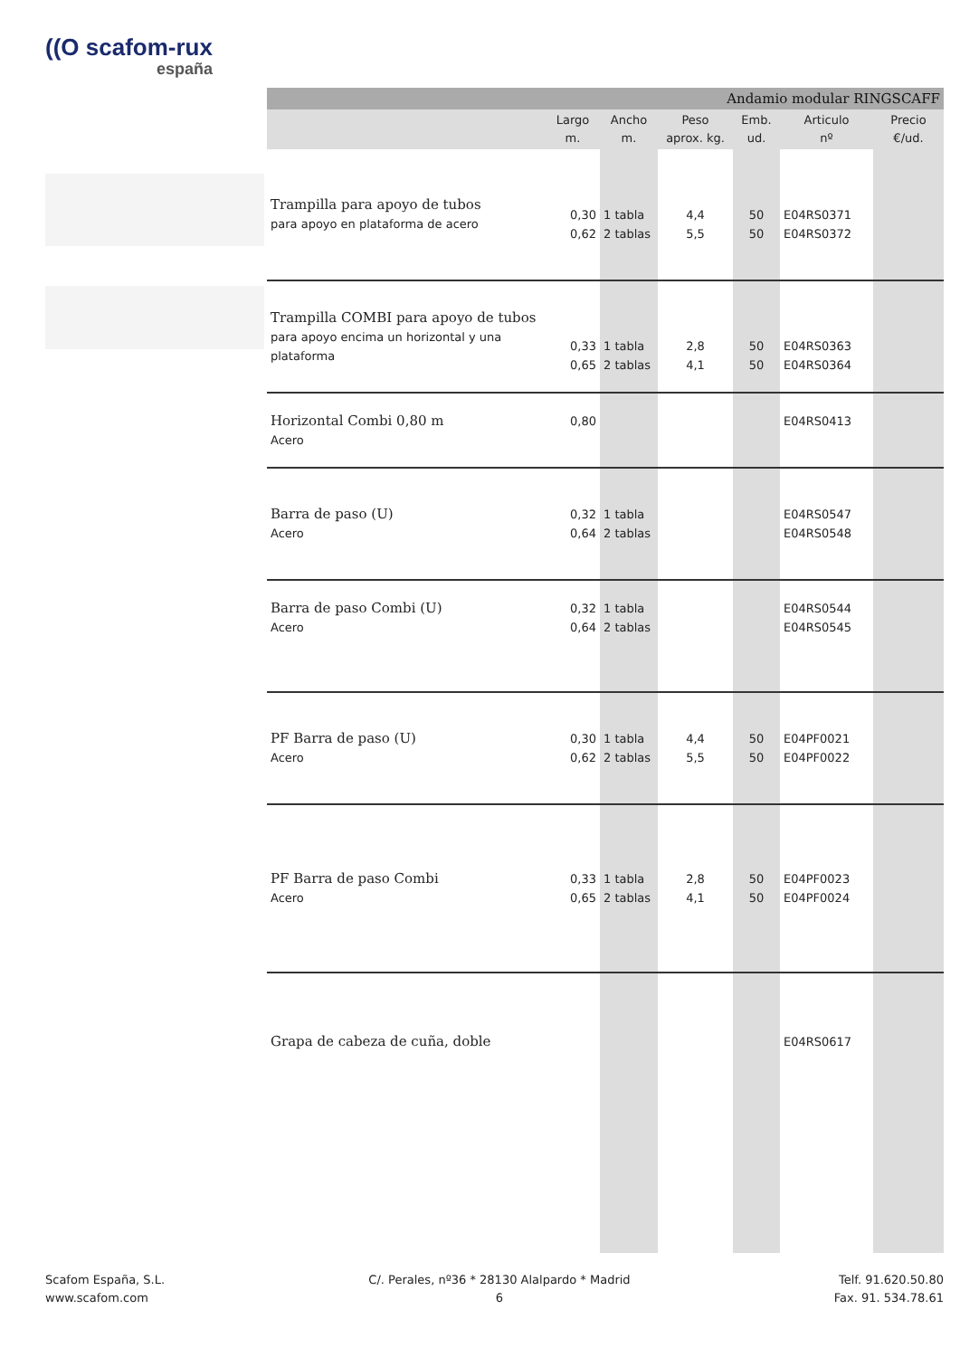((O scafom-rux
españa
| Andamio modular RINGSCAFF | | | | | | |
| --- | --- | --- | --- | --- | --- | --- |
| | Largo m. | Ancho m. | Peso aprox. kg. | Emb. ud. | Articulo nº | Precio €/ud. |
| Trampilla para apoyo de tubos para apoyo en plataforma de acero | 0,30 0,62 | 1 tabla 2 tablas | 4,4 5,5 | 50 50 | E04RS0371 E04RS0372 | |
| Trampilla COMBI para apoyo de tubos para apoyo encima un horizontal y una plataforma | 0,33 0,65 | 1 tabla 2 tablas | 2,8 4,1 | 50 50 | E04RS0363 E04RS0364 | |
| Horizontal Combi 0,80 m Acero | 0,80 | | | | E04RS0413 | |
| Barra de paso (U) Acero | 0,32 0,64 | 1 tabla 2 tablas | | | E04RS0547 E04RS0548 | |
| Barra de paso Combi (U) Acero | 0,32 0,64 | 1 tabla 2 tablas | | | E04RS0544 E04RS0545 | |
| PF Barra de paso (U) Acero | 0,30 0,62 | 1 tabla 2 tablas | 4,4 5,5 | 50 50 | E04PF0021 E04PF0022 | |
| PF Barra de paso Combi Acero | 0,33 0,65 | 1 tabla 2 tablas | 2,8 4,1 | 50 50 | E04PF0023 E04PF0024 | |
| Grapa de cabeza de cuña, doble | | | | | E04RS0617 | |
Scafom España, S.L.
www.scafom.com
C/. Perales, nº36 * 28130 Alalpardo * Madrid
6
Telf. 91.620.50.80
Fax. 91. 534.78.61